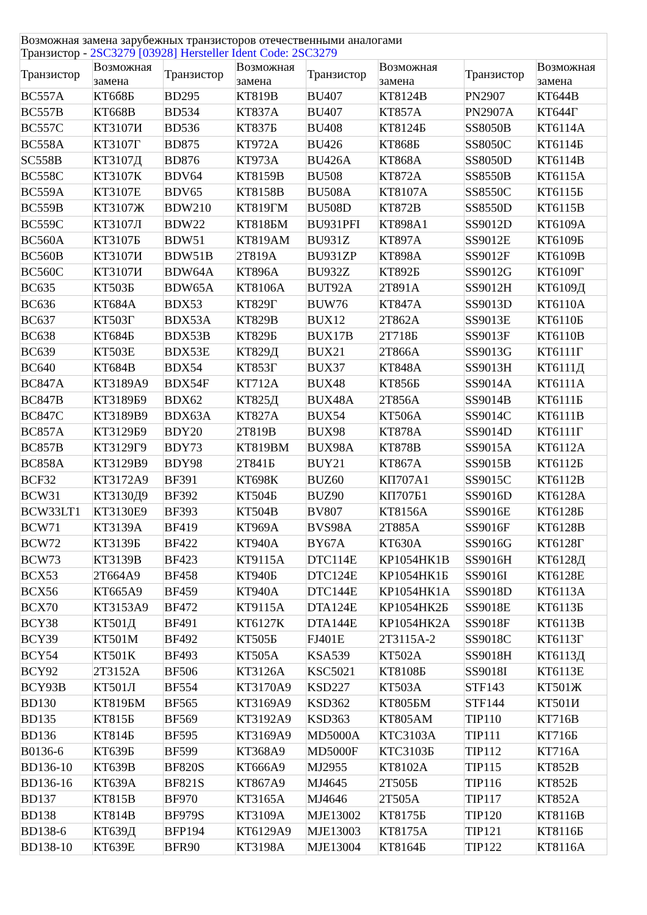| Возможная замена зарубежных транзисторов отечественными аналогами Транзистор - 2SC3279 [03928] Hersteller Ident Code: 2SC3279 | | | | | | | |
| Транзистор | Возможная замена | Транзистор | Возможная замена | Транзистор | Возможная замена | Транзистор | Возможная замена |
| BC557A | КТ6б8Б | BD295 | КТ819В | BU407 | КТ8124В | PN2907 | КТ644В |
| BC557B | КТ668В | BD534 | КТ837А | BU407 | КТ857А | PN2907A | КТ644Г |
| BC557C | КТ3107И | BD536 | КТ837Б | BU408 | КТ8124Б | SS8050B | КТ6114А |
| BC558A | КТ3107Г | BD875 | КТ972А | BU426 | КТ868Б | SS8050C | КТ6114Б |
| SC558B | КТ3107Д | BD876 | КТ973А | BU426A | КТ868А | SS8050D | КТ6114В |
| BC558C | КТ3107К | BDV64 | КТ8159В | BU508 | КТ872А | SS8550B | КТ6115А |
| BC559A | КТ3107Е | BDV65 | КТ8158В | BU508A | КТ8107А | SS8550C | КТ6115Б |
| BC559B | КТ3107Ж | BDW210 | КТ819ГМ | BU508D | КТ872В | SS8550D | КТ6115В |
| BC559C | КТ3107Л | BDW22 | КТ818БМ | BU931PFI | КТ898А1 | SS9012D | КТ6109А |
| BC560A | КТ3107Б | BDW51 | КТ819АМ | BU931Z | КТ897А | SS9012E | КТ6109Б |
| BC560B | КТ3107И | BDW51B | 2Т819А | BU931ZP | КТ898А | SS9012F | КТ6109В |
| BC560C | КТ3107И | BDW64A | КТ896А | BU932Z | КТ892Б | SS9012G | КТ6109Г |
| BC635 | КТ503Б | BDW65A | КТ8106А | BUT92A | 2Т891А | SS9012H | КТ6109Д |
| BC636 | КТ684А | BDX53 | КТ829Г | BUW76 | КТ847А | SS9013D | КТ6110А |
| BC637 | КТ503Г | BDX53A | КТ829В | BUX12 | 2Т862А | SS9013E | КТ6110Б |
| BC638 | КТ684Б | BDX53B | КТ829Б | BUX17B | 2Т718Б | SS9013F | КТ6110В |
| BC639 | КТ503Е | BDX53E | КТ829Д | BUX21 | 2Т866А | SS9013G | КТ6111Г |
| BC640 | КТ684В | BDX54 | КТ853Г | BUX37 | КТ848А | SS9013H | КТ6111Д |
| BC847A | КТ3189А9 | BDX54F | КТ712А | BUX48 | КТ856Б | SS9014A | КТ6111А |
| BC847B | КТ3189Б9 | BDX62 | КТ825Д | BUX48A | 2Т856А | SS9014B | КТ6111Б |
| BC847C | КТ3189В9 | BDX63A | КТ827А | BUX54 | КТ506А | SS9014C | КТ6111В |
| BC857A | КТ3129Б9 | BDY20 | 2Т819В | BUX98 | КТ878А | SS9014D | КТ6111Г |
| BC857B | КТ3129Г9 | BDY73 | КТ819ВМ | BUX98A | КТ878В | SS9015A | КТ6112А |
| BC858A | КТ3129В9 | BDY98 | 2Т841Б | BUY21 | КТ867А | SS9015B | КТ6112Б |
| BCF32 | КТ3172А9 | BF391 | КТ698К | BUZ60 | КП707А1 | SS9015C | КТ6112В |
| BCW31 | КТ3130Д9 | BF392 | КТ504Б | BUZ90 | КП707Б1 | SS9016D | КТ6128А |
| BCW33LT1 | КТ3130Е9 | BF393 | КТ504В | BV807 | КТ8156А | SS9016E | КТ6128Б |
| BCW71 | КТ3139А | BF419 | КТ969А | BVS98A | 2Т885А | SS9016F | КТ6128В |
| BCW72 | КТ3139Б | BF422 | КТ940А | BY67A | КТ630А | SS9016G | КТ6128Г |
| BCW73 | КТ3139В | BF423 | КТ9115А | DTC114E | КР1054НК1В | SS9016H | КТ6128Д |
| BCX53 | 2Т664А9 | BF458 | КТ940Б | DTC124E | КР1054НК1Б | SS9016I | КТ6128Е |
| BCX56 | КТ665А9 | BF459 | КТ940А | DTC144E | КР1054НК1А | SS9018D | КТ6113А |
| BCX70 | КТ3153А9 | BF472 | КТ9115А | DTA124E | КР1054НК2Б | SS9018E | КТ6113Б |
| BCY38 | КТ501Д | BF491 | КТ6127К | DTA144E | КР1054НК2А | SS9018F | КТ6113В |
| BCY39 | КТ501М | BF492 | КТ505Б | FJ401E | 2Т3115А-2 | SS9018C | КТ6113Г |
| BCY54 | КТ501К | BF493 | КТ505А | KSA539 | КТ502А | SS9018H | КТ6113Д |
| BCY92 | 2Т3152А | BF506 | КТ3126А | KSC5021 | КТ8108Б | SS9018I | КТ6113Е |
| BCY93B | КТ501Л | BF554 | КТ3170А9 | KSD227 | КТ503А | STF143 | КТ501Ж |
| BD130 | КТ819БМ | BF565 | КТ3169А9 | KSD362 | КТ805БМ | STF144 | КТ501И |
| BD135 | КТ815Б | BF569 | КТ3192А9 | KSD363 | КТ805АМ | TIP110 | КТ716В |
| BD136 | КТ814Б | BF595 | КТ3169А9 | MD5000A | КТС3103А | TIP111 | КТ716Б |
| B0136-6 | КТ639Б | BF599 | КТ368А9 | MD5000F | КТС3103Б | TIP112 | КТ716А |
| BD136-10 | КТ639В | BF820S | КТ666А9 | MJ2955 | КТ8102А | TIP115 | КТ852В |
| BD136-16 | КТ639А | BF821S | КТ867А9 | MJ4645 | 2Т505Б | TIP116 | КТ852Б |
| BD137 | КТ815В | BF970 | КТ3165А | MJ4646 | 2Т505А | TIP117 | КТ852А |
| BD138 | КТ814В | BF979S | КТ3109А | MJE13002 | КТ8175Б | TIP120 | КТ8116В |
| BD138-6 | КТ639Д | BFP194 | КТ6129А9 | MJE13003 | КТ8175А | TIP121 | КТ8116Б |
| BD138-10 | КТ639Е | BFR90 | КТ3198А | MJE13004 | КТ8164Б | TIP122 | КТ8116А |